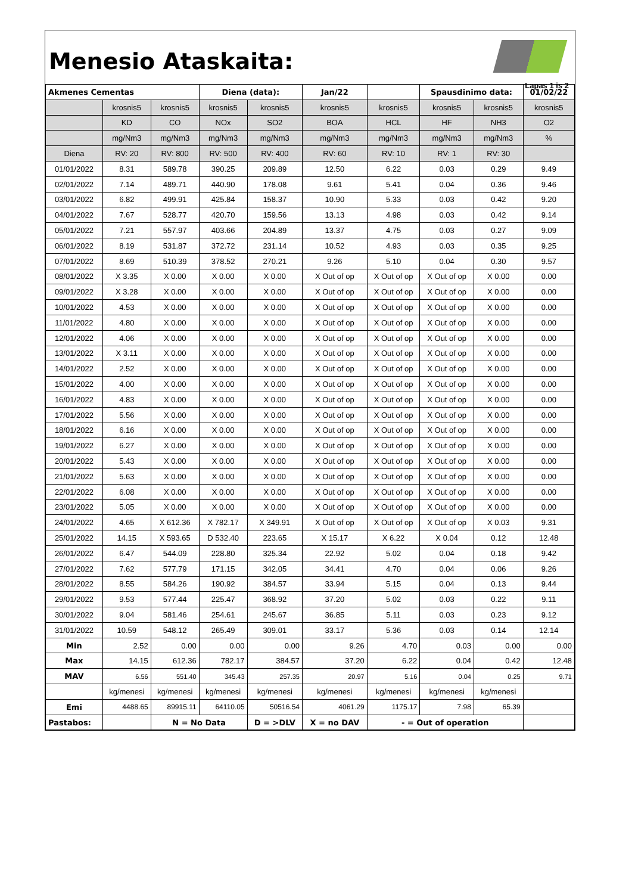Menesio Ataskaita:
Lapas 1 is 2
| Akmenes Cementas | | | Diena (data): | | Jan/22 | | Spausdinimo data: | | 01/02/22 |
| | krosnis5 | krosnis5 | krosnis5 | krosnis5 | krosnis5 | krosnis5 | krosnis5 | krosnis5 | krosnis5 |
| | KD | CO | NOx | SO2 | BOA | HCL | HF | NH3 | O2 |
| | mg/Nm3 | mg/Nm3 | mg/Nm3 | mg/Nm3 | mg/Nm3 | mg/Nm3 | mg/Nm3 | mg/Nm3 | % |
| Diena | RV: 20 | RV: 800 | RV: 500 | RV: 400 | RV: 60 | RV: 10 | RV: 1 | RV: 30 | |
| 01/01/2022 | 8.31 | 589.78 | 390.25 | 209.89 | 12.50 | 6.22 | 0.03 | 0.29 | 9.49 |
| 02/01/2022 | 7.14 | 489.71 | 440.90 | 178.08 | 9.61 | 5.41 | 0.04 | 0.36 | 9.46 |
| 03/01/2022 | 6.82 | 499.91 | 425.84 | 158.37 | 10.90 | 5.33 | 0.03 | 0.42 | 9.20 |
| 04/01/2022 | 7.67 | 528.77 | 420.70 | 159.56 | 13.13 | 4.98 | 0.03 | 0.42 | 9.14 |
| 05/01/2022 | 7.21 | 557.97 | 403.66 | 204.89 | 13.37 | 4.75 | 0.03 | 0.27 | 9.09 |
| 06/01/2022 | 8.19 | 531.87 | 372.72 | 231.14 | 10.52 | 4.93 | 0.03 | 0.35 | 9.25 |
| 07/01/2022 | 8.69 | 510.39 | 378.52 | 270.21 | 9.26 | 5.10 | 0.04 | 0.30 | 9.57 |
| 08/01/2022 | X 3.35 | X 0.00 | X 0.00 | X 0.00 | X Out of op | X Out of op | X Out of op | X 0.00 | 0.00 |
| 09/01/2022 | X 3.28 | X 0.00 | X 0.00 | X 0.00 | X Out of op | X Out of op | X Out of op | X 0.00 | 0.00 |
| 10/01/2022 | 4.53 | X 0.00 | X 0.00 | X 0.00 | X Out of op | X Out of op | X Out of op | X 0.00 | 0.00 |
| 11/01/2022 | 4.80 | X 0.00 | X 0.00 | X 0.00 | X Out of op | X Out of op | X Out of op | X 0.00 | 0.00 |
| 12/01/2022 | 4.06 | X 0.00 | X 0.00 | X 0.00 | X Out of op | X Out of op | X Out of op | X 0.00 | 0.00 |
| 13/01/2022 | X 3.11 | X 0.00 | X 0.00 | X 0.00 | X Out of op | X Out of op | X Out of op | X 0.00 | 0.00 |
| 14/01/2022 | 2.52 | X 0.00 | X 0.00 | X 0.00 | X Out of op | X Out of op | X Out of op | X 0.00 | 0.00 |
| 15/01/2022 | 4.00 | X 0.00 | X 0.00 | X 0.00 | X Out of op | X Out of op | X Out of op | X 0.00 | 0.00 |
| 16/01/2022 | 4.83 | X 0.00 | X 0.00 | X 0.00 | X Out of op | X Out of op | X Out of op | X 0.00 | 0.00 |
| 17/01/2022 | 5.56 | X 0.00 | X 0.00 | X 0.00 | X Out of op | X Out of op | X Out of op | X 0.00 | 0.00 |
| 18/01/2022 | 6.16 | X 0.00 | X 0.00 | X 0.00 | X Out of op | X Out of op | X Out of op | X 0.00 | 0.00 |
| 19/01/2022 | 6.27 | X 0.00 | X 0.00 | X 0.00 | X Out of op | X Out of op | X Out of op | X 0.00 | 0.00 |
| 20/01/2022 | 5.43 | X 0.00 | X 0.00 | X 0.00 | X Out of op | X Out of op | X Out of op | X 0.00 | 0.00 |
| 21/01/2022 | 5.63 | X 0.00 | X 0.00 | X 0.00 | X Out of op | X Out of op | X Out of op | X 0.00 | 0.00 |
| 22/01/2022 | 6.08 | X 0.00 | X 0.00 | X 0.00 | X Out of op | X Out of op | X Out of op | X 0.00 | 0.00 |
| 23/01/2022 | 5.05 | X 0.00 | X 0.00 | X 0.00 | X Out of op | X Out of op | X Out of op | X 0.00 | 0.00 |
| 24/01/2022 | 4.65 | X 612.36 | X 782.17 | X 349.91 | X Out of op | X Out of op | X Out of op | X 0.03 | 9.31 |
| 25/01/2022 | 14.15 | X 593.65 | D 532.40 | 223.65 | X 15.17 | X 6.22 | X 0.04 | 0.12 | 12.48 |
| 26/01/2022 | 6.47 | 544.09 | 228.80 | 325.34 | 22.92 | 5.02 | 0.04 | 0.18 | 9.42 |
| 27/01/2022 | 7.62 | 577.79 | 171.15 | 342.05 | 34.41 | 4.70 | 0.04 | 0.06 | 9.26 |
| 28/01/2022 | 8.55 | 584.26 | 190.92 | 384.57 | 33.94 | 5.15 | 0.04 | 0.13 | 9.44 |
| 29/01/2022 | 9.53 | 577.44 | 225.47 | 368.92 | 37.20 | 5.02 | 0.03 | 0.22 | 9.11 |
| 30/01/2022 | 9.04 | 581.46 | 254.61 | 245.67 | 36.85 | 5.11 | 0.03 | 0.23 | 9.12 |
| 31/01/2022 | 10.59 | 548.12 | 265.49 | 309.01 | 33.17 | 5.36 | 0.03 | 0.14 | 12.14 |
| Min | 2.52 | 0.00 | 0.00 | 0.00 | 9.26 | 4.70 | 0.03 | 0.00 | 0.00 |
| Max | 14.15 | 612.36 | 782.17 | 384.57 | 37.20 | 6.22 | 0.04 | 0.42 | 12.48 |
| MAV | 6.56 | 551.40 | 345.43 | 257.35 | 20.97 | 5.16 | 0.04 | 0.25 | 9.71 |
| | kg/menesi | kg/menesi | kg/menesi | kg/menesi | kg/menesi | kg/menesi | kg/menesi | kg/menesi | |
| Emi | 4488.65 | 89915.11 | 64110.05 | 50516.54 | 4061.29 | 1175.17 | 7.98 | 65.39 | |
| Pastabos: | | N = No Data | | D = >DLV | X = no DAV | - = Out of operation | | | |